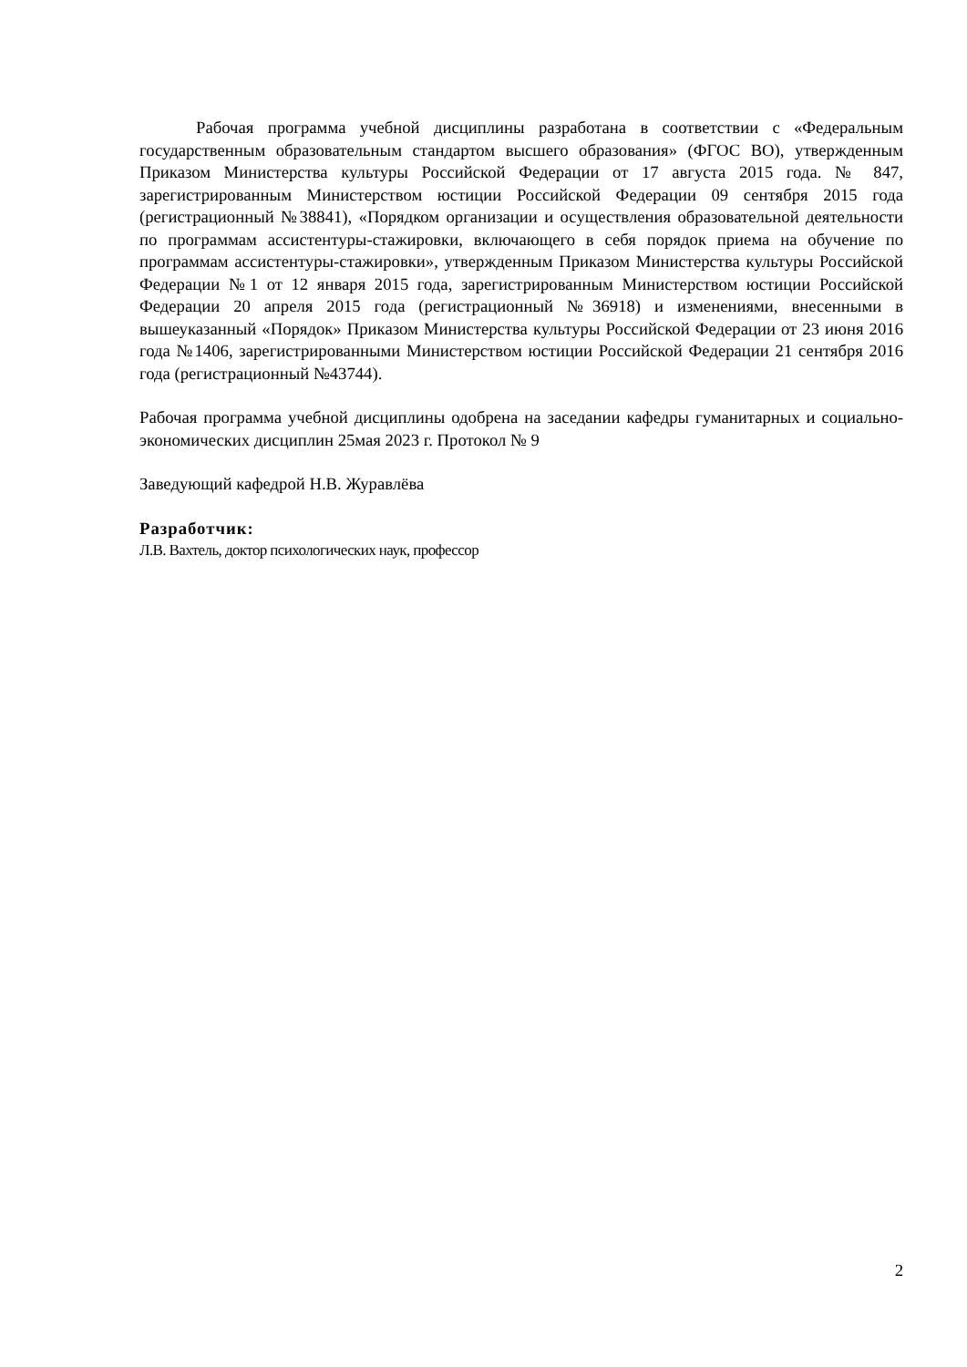Рабочая программа учебной дисциплины разработана в соответствии с «Федеральным государственным образовательным стандартом высшего образования» (ФГОС ВО), утвержденным Приказом Министерства культуры Российской Федерации от 17 августа 2015 года. № 847, зарегистрированным Министерством юстиции Российской Федерации 09 сентября 2015 года (регистрационный №38841), «Порядком организации и осуществления образовательной деятельности по программам ассистентуры-стажировки, включающего в себя порядок приема на обучение по программам ассистентуры-стажировки», утвержденным Приказом Министерства культуры Российской Федерации №1 от 12 января 2015 года, зарегистрированным Министерством юстиции Российской Федерации 20 апреля 2015 года (регистрационный №36918) и изменениями, внесенными в вышеуказанный «Порядок» Приказом Министерства культуры Российской Федерации от 23 июня 2016 года №1406, зарегистрированными Министерством юстиции Российской Федерации 21 сентября 2016 года (регистрационный №43744).
Рабочая программа учебной дисциплины одобрена на заседании кафедры гуманитарных и социально-экономических дисциплин 25мая 2023 г. Протокол № 9
Заведующий кафедрой Н.В. Журавлёва
Разработчик:
Л.В. Вахтель, доктор психологических наук, профессор
2